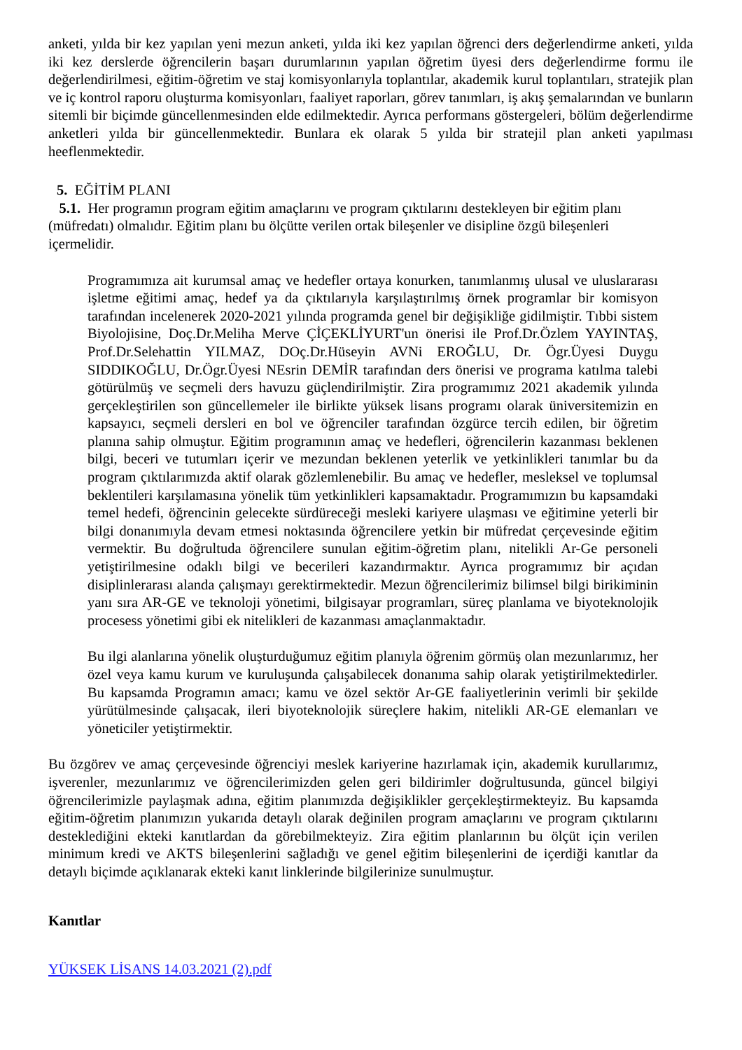anketi, yılda bir kez yapılan yeni mezun anketi, yılda iki kez yapılan öğrenci ders değerlendirme anketi, yılda iki kez derslerde öğrencilerin başarı durumlarının yapılan öğretim üyesi ders değerlendirme formu ile değerlendirilmesi, eğitim-öğretim ve staj komisyonlarıyla toplantılar, akademik kurul toplantıları, stratejik plan ve iç kontrol raporu oluşturma komisyonları, faaliyet raporları, görev tanımları, iş akış şemalarından ve bunların sitemli bir biçimde güncellenmesinden elde edilmektedir. Ayrıca performans göstergeleri, bölüm değerlendirme anketleri yılda bir güncellenmektedir. Bunlara ek olarak 5 yılda bir stratejil plan anketi yapılması heeflenmektedir.
5. EĞİTİM PLANI
5.1. Her programın program eğitim amaçlarını ve program çıktılarını destekleyen bir eğitim planı (müfredatı) olmalıdır. Eğitim planı bu ölçütte verilen ortak bileşenler ve disipline özgü bileşenleri içermelidir.
Programımıza ait kurumsal amaç ve hedefler ortaya konurken, tanımlanmış ulusal ve uluslararası işletme eğitimi amaç, hedef ya da çıktılarıyla karşılaştırılmış örnek programlar bir komisyon tarafından incelenerek 2020-2021 yılında programda genel bir değişikliğe gidilmiştir. Tıbbi sistem Biyolojisine, Doç.Dr.Meliha Merve ÇİÇEKLİYURT'un önerisi ile Prof.Dr.Özlem YAYINTAŞ, Prof.Dr.Selehattin YILMAZ, DOç.Dr.Hüseyin AVNi EROĞLU, Dr. Ögr.Üyesi Duygu SIDDIKOĞLU, Dr.Ögr.Üyesi NEsrin DEMİR tarafından ders önerisi ve programa katılma talebi götürülmüş ve seçmeli ders havuzu güçlendirilmiştir. Zira programımız 2021 akademik yılında gerçekleştirilen son güncellemeler ile birlikte yüksek lisans programı olarak üniversitemizin en kapsayıcı, seçmeli dersleri en bol ve öğrenciler tarafından özgürce tercih edilen, bir öğretim planına sahip olmuştur. Eğitim programının amaç ve hedefleri, öğrencilerin kazanması beklenen bilgi, beceri ve tutumları içerir ve mezundan beklenen yeterlik ve yetkinlikleri tanımlar bu da program çıktılarımızda aktif olarak gözlemlenebilir. Bu amaç ve hedefler, mesleksel ve toplumsal beklentileri karşılamasına yönelik tüm yetkinlikleri kapsamaktadır. Programımızın bu kapsamdaki temel hedefi, öğrencinin gelecekte sürdüreceği mesleki kariyere ulaşması ve eğitimine yeterli bir bilgi donanımıyla devam etmesi noktasında öğrencilere yetkin bir müfredat çerçevesinde eğitim vermektir. Bu doğrultuda öğrencilere sunulan eğitim-öğretim planı, nitelikli Ar-Ge personeli yetiştirilmesine odaklı bilgi ve becerileri kazandırmaktır. Ayrıca programımız bir açıdan disiplinlerarası alanda çalışmayı gerektirmektedir. Mezun öğrencilerimiz bilimsel bilgi birikiminin yanı sıra AR-GE ve teknoloji yönetimi, bilgisayar programları, süreç planlama ve biyoteknolojik procesess yönetimi gibi ek nitelikleri de kazanması amaçlanmaktadır.
Bu ilgi alanlarına yönelik oluşturduğumuz eğitim planıyla öğrenim görmüş olan mezunlarımız, her özel veya kamu kurum ve kuruluşunda çalışabilecek donanıma sahip olarak yetiştirilmektedirler. Bu kapsamda Programın amacı; kamu ve özel sektör Ar-GE faaliyetlerinin verimli bir şekilde yürütülmesinde çalışacak, ileri biyoteknolojik süreçlere hakim, nitelikli AR-GE elemanları ve yöneticiler yetiştirmektir.
Bu özgörev ve amaç çerçevesinde öğrenciyi meslek kariyerine hazırlamak için, akademik kurullarımız, işverenler, mezunlarımız ve öğrencilerimizden gelen geri bildirimler doğrultusunda, güncel bilgiyi öğrencilerimizle paylaşmak adına, eğitim planımızda değişiklikler gerçekleştirmekteyiz. Bu kapsamda eğitim-öğretim planımızın yukarıda detaylı olarak değinilen program amaçlarını ve program çıktılarını desteklediğini ekteki kanıtlardan da görebilmekteyiz. Zira eğitim planlarının bu ölçüt için verilen minimum kredi ve AKTS bileşenlerini sağladığı ve genel eğitim bileşenlerini de içerdiği kanıtlar da detaylı biçimde açıklanarak ekteki kanıt linklerinde bilgilerinize sunulmuştur.
Kanıtlar
YÜKSEK LİSANS 14.03.2021 (2).pdf